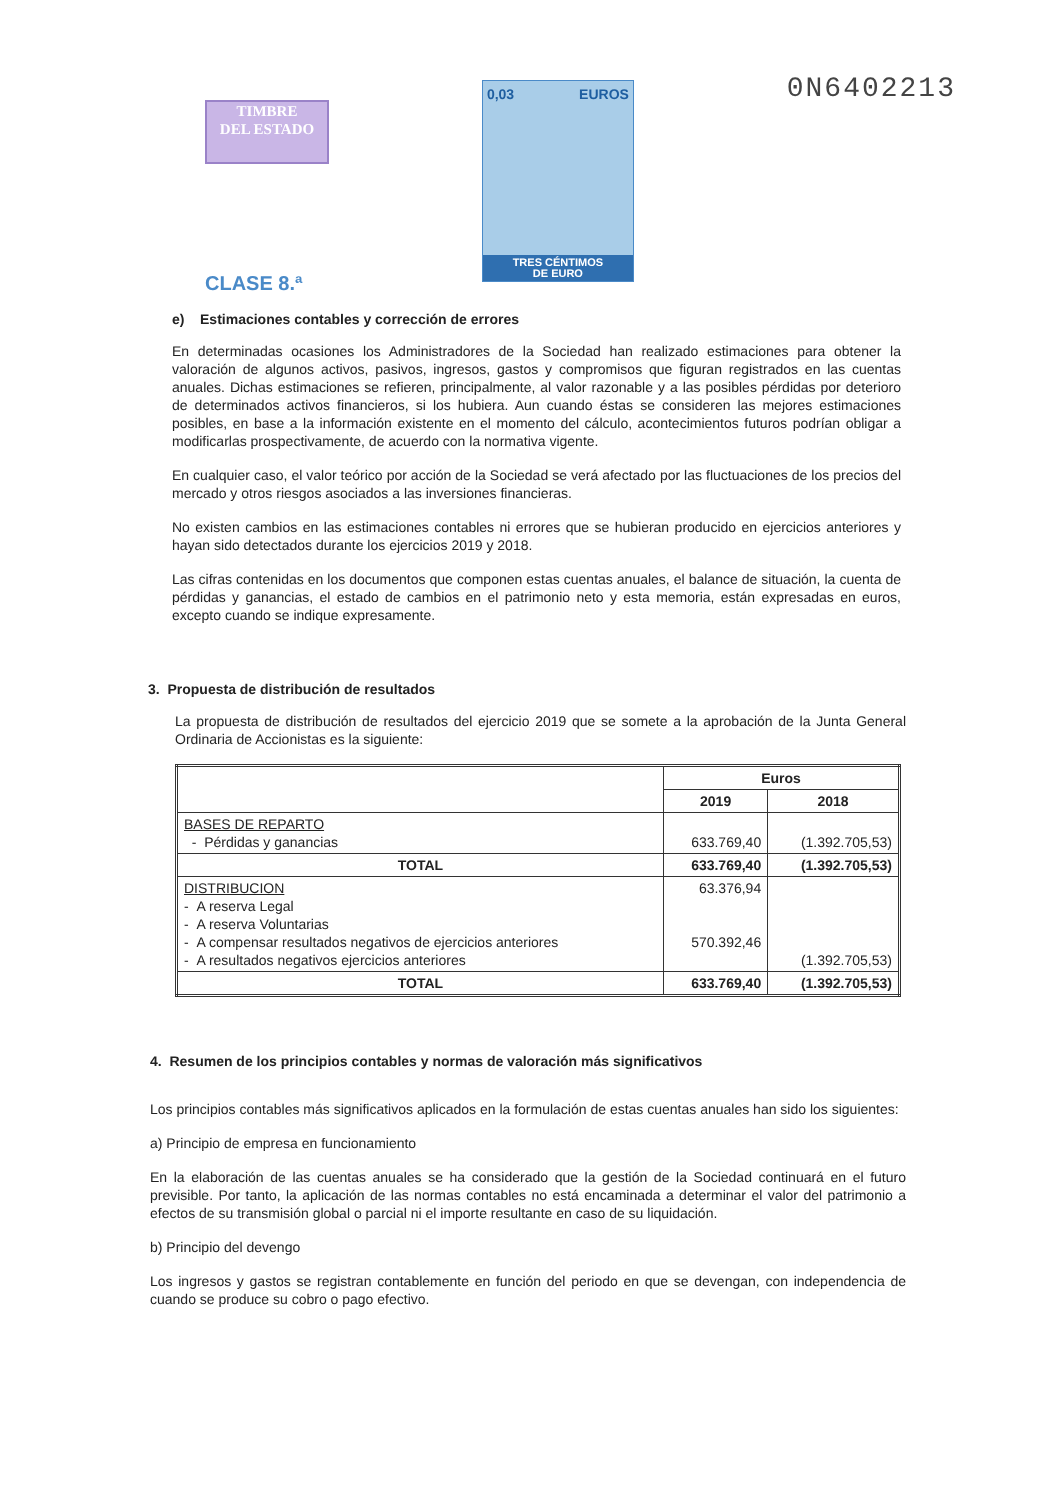TIMBRE
DEL ESTADO
CLASE 8.ª
0,03 EUROS
TRES CÉNTIMOS
DE EURO
0N6402213
e) Estimaciones contables y corrección de errores
En determinadas ocasiones los Administradores de la Sociedad han realizado estimaciones para obtener la valoración de algunos activos, pasivos, ingresos, gastos y compromisos que figuran registrados en las cuentas anuales. Dichas estimaciones se refieren, principalmente, al valor razonable y a las posibles pérdidas por deterioro de determinados activos financieros, si los hubiera. Aun cuando éstas se consideren las mejores estimaciones posibles, en base a la información existente en el momento del cálculo, acontecimientos futuros podrían obligar a modificarlas prospectivamente, de acuerdo con la normativa vigente.
En cualquier caso, el valor teórico por acción de la Sociedad se verá afectado por las fluctuaciones de los precios del mercado y otros riesgos asociados a las inversiones financieras.
No existen cambios en las estimaciones contables ni errores que se hubieran producido en ejercicios anteriores y hayan sido detectados durante los ejercicios 2019 y 2018.
Las cifras contenidas en los documentos que componen estas cuentas anuales, el balance de situación, la cuenta de pérdidas y ganancias, el estado de cambios en el patrimonio neto y esta memoria, están expresadas en euros, excepto cuando se indique expresamente.
3. Propuesta de distribución de resultados
La propuesta de distribución de resultados del ejercicio 2019 que se somete a la aprobación de la Junta General Ordinaria de Accionistas es la siguiente:
| | Euros | |
| --- | --- | --- |
| | 2019 | 2018 |
| BASES DE REPARTO - Pérdidas y ganancias | 633.769,40 | (1.392.705,53) |
| TOTAL | 633.769,40 | (1.392.705,53) |
| DISTRIBUCION - A reserva Legal - A reserva Voluntarias - A compensar resultados negativos de ejercicios anteriores - A resultados negativos ejercicios anteriores | 63.376,94 570.392,46 | (1.392.705,53) |
| TOTAL | 633.769,40 | (1.392.705,53) |
4. Resumen de los principios contables y normas de valoración más significativos
Los principios contables más significativos aplicados en la formulación de estas cuentas anuales han sido los siguientes:
a) Principio de empresa en funcionamiento
En la elaboración de las cuentas anuales se ha considerado que la gestión de la Sociedad continuará en el futuro previsible. Por tanto, la aplicación de las normas contables no está encaminada a determinar el valor del patrimonio a efectos de su transmisión global o parcial ni el importe resultante en caso de su liquidación.
b) Principio del devengo
Los ingresos y gastos se registran contablemente en función del periodo en que se devengan, con independencia de cuando se produce su cobro o pago efectivo.